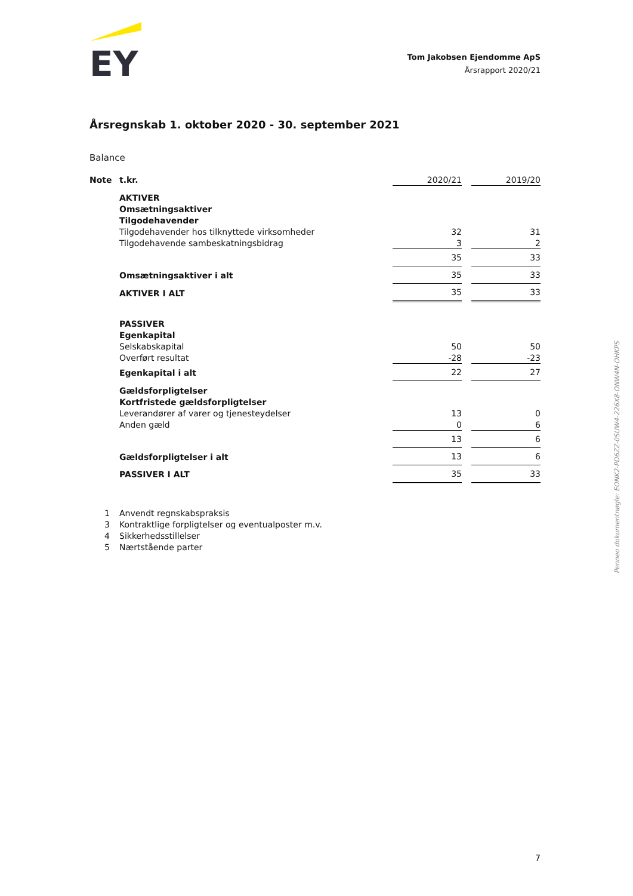EY
Tom Jakobsen Ejendomme ApS
Årsrapport 2020/21
Årsregnskab 1. oktober 2020 - 30. september 2021
Balance
| Note | t.kr. | 2020/21 | | 2019/20 |
| | AKTIVER | | | |
| | Omsætningsaktiver | | | |
| | Tilgodehavender | | | |
| | Tilgodehavender hos tilknyttede virksomheder | 32 | | 31 |
| | Tilgodehavende sambeskatningsbidrag | 3 | | 2 |
| | | 35 | | 33 |
| | Omsætningsaktiver i alt | 35 | | 33 |
| | AKTIVER I ALT | 35 | | 33 |
| | PASSIVER | | | |
| | Egenkapital | | | |
| | Selskabskapital | 50 | | 50 |
| | Overført resultat | -28 | | -23 |
| | Egenkapital i alt | 22 | | 27 |
| | Gældsforpligtelser | | | |
| | Kortfristede gældsforpligtelser | | | |
| | Leverandører af varer og tjenesteydelser | 13 | | 0 |
| | Anden gæld | 0 | | 6 |
| | | 13 | | 6 |
| | Gældsforpligtelser i alt | 13 | | 6 |
| | PASSIVER I ALT | 35 | | 33 |
| 1 | Anvendt regnskabspraksis | | | |
| 3 | Kontraktlige forpligtelser og eventualposter m.v. | | | |
| 4 | Sikkerhedsstillelser | | | |
| 5 | Nærtstående parter | | | |
Penneo dokumentnøgle: EONK2-PD6ZZ-0SUW4-226X8-ONW4N-OHKPS
7